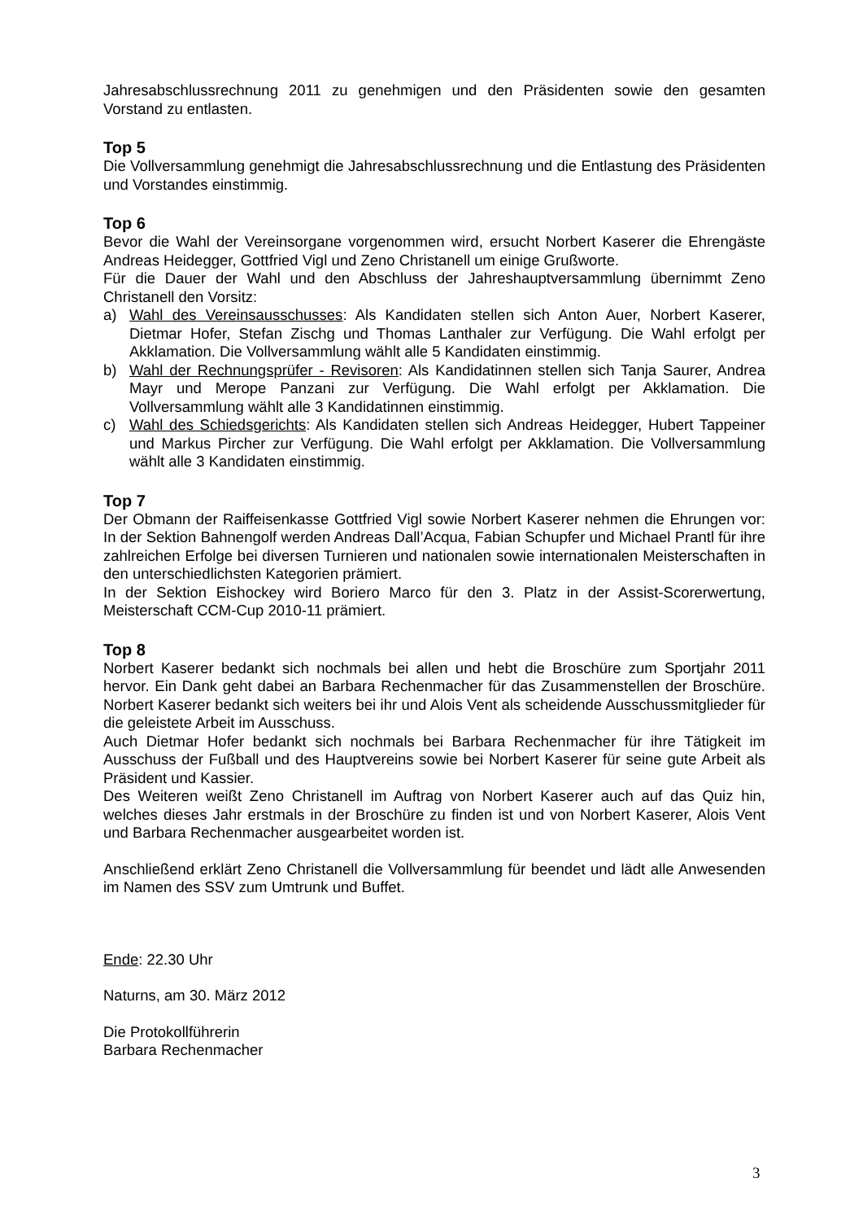Jahresabschlussrechnung 2011 zu genehmigen und den Präsidenten sowie den gesamten Vorstand zu entlasten.
Top 5
Die Vollversammlung genehmigt die Jahresabschlussrechnung und die Entlastung des Präsidenten und Vorstandes einstimmig.
Top 6
Bevor die Wahl der Vereinsorgane vorgenommen wird, ersucht Norbert Kaserer die Ehrengäste Andreas Heidegger, Gottfried Vigl und Zeno Christanell um einige Grußworte.
Für die Dauer der Wahl und den Abschluss der Jahreshauptversammlung übernimmt Zeno Christanell den Vorsitz:
a) Wahl des Vereinsausschusses: Als Kandidaten stellen sich Anton Auer, Norbert Kaserer, Dietmar Hofer, Stefan Zischg und Thomas Lanthaler zur Verfügung. Die Wahl erfolgt per Akklamation. Die Vollversammlung wählt alle 5 Kandidaten einstimmig.
b) Wahl der Rechnungsprüfer - Revisoren: Als Kandidatinnen stellen sich Tanja Saurer, Andrea Mayr und Merope Panzani zur Verfügung. Die Wahl erfolgt per Akklamation. Die Vollversammlung wählt alle 3 Kandidatinnen einstimmig.
c) Wahl des Schiedsgerichts: Als Kandidaten stellen sich Andreas Heidegger, Hubert Tappeiner und Markus Pircher zur Verfügung. Die Wahl erfolgt per Akklamation. Die Vollversammlung wählt alle 3 Kandidaten einstimmig.
Top 7
Der Obmann der Raiffeisenkasse Gottfried Vigl sowie Norbert Kaserer nehmen die Ehrungen vor: In der Sektion Bahnengolf werden Andreas Dall’Acqua, Fabian Schupfer und Michael Prantl für ihre zahlreichen Erfolge bei diversen Turnieren und nationalen sowie internationalen Meisterschaften in den unterschiedlichsten Kategorien prämiert.
In der Sektion Eishockey wird Boriero Marco für den 3. Platz in der Assist-Scorerwertung, Meisterschaft CCM-Cup 2010-11 prämiert.
Top 8
Norbert Kaserer bedankt sich nochmals bei allen und hebt die Broschüre zum Sportjahr 2011 hervor. Ein Dank geht dabei an Barbara Rechenmacher für das Zusammenstellen der Broschüre. Norbert Kaserer bedankt sich weiters bei ihr und Alois Vent als scheidende Ausschussmitglieder für die geleistete Arbeit im Ausschuss.
Auch Dietmar Hofer bedankt sich nochmals bei Barbara Rechenmacher für ihre Tätigkeit im Ausschuss der Fußball und des Hauptvereins sowie bei Norbert Kaserer für seine gute Arbeit als Präsident und Kassier.
Des Weiteren weißt Zeno Christanell im Auftrag von Norbert Kaserer auch auf das Quiz hin, welches dieses Jahr erstmals in der Broschüre zu finden ist und von Norbert Kaserer, Alois Vent und Barbara Rechenmacher ausgearbeitet worden ist.
Anschließend erklärt Zeno Christanell die Vollversammlung für beendet und lädt alle Anwesenden im Namen des SSV zum Umtrunk und Buffet.
Ende: 22.30 Uhr
Naturns, am 30. März 2012
Die Protokollführerin
Barbara Rechenmacher
3